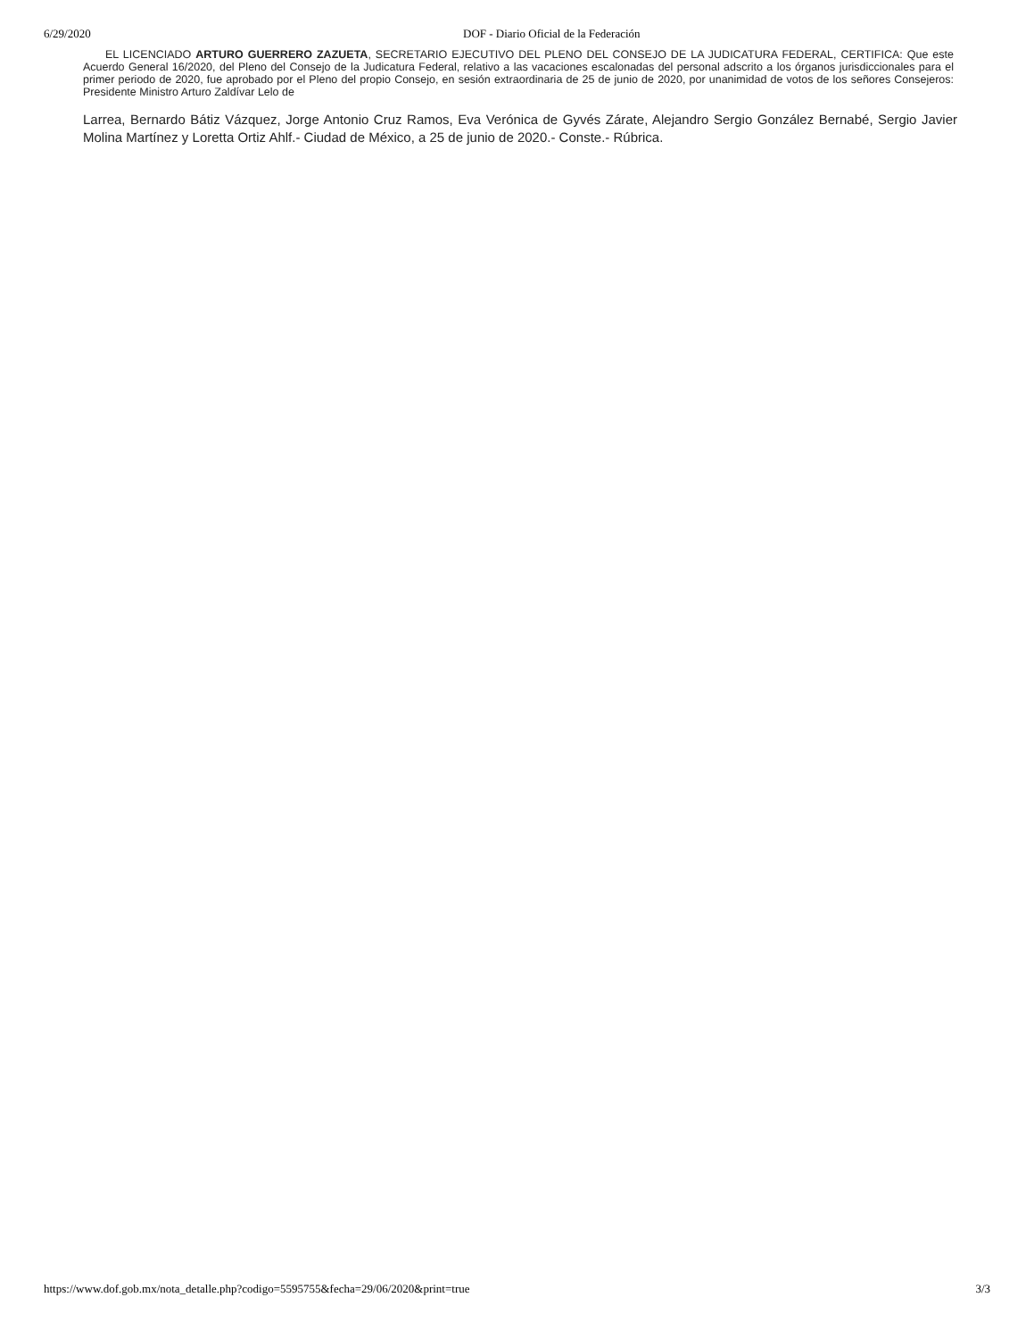6/29/2020 DOF - Diario Oficial de la Federación
EL LICENCIADO ARTURO GUERRERO ZAZUETA, SECRETARIO EJECUTIVO DEL PLENO DEL CONSEJO DE LA JUDICATURA FEDERAL, CERTIFICA: Que este Acuerdo General 16/2020, del Pleno del Consejo de la Judicatura Federal, relativo a las vacaciones escalonadas del personal adscrito a los órganos jurisdiccionales para el primer periodo de 2020, fue aprobado por el Pleno del propio Consejo, en sesión extraordinaria de 25 de junio de 2020, por unanimidad de votos de los señores Consejeros: Presidente Ministro Arturo Zaldívar Lelo de
Larrea, Bernardo Bátiz Vázquez, Jorge Antonio Cruz Ramos, Eva Verónica de Gyvés Zárate, Alejandro Sergio González Bernabé, Sergio Javier Molina Martínez y Loretta Ortiz Ahlf.- Ciudad de México, a 25 de junio de 2020.- Conste.- Rúbrica.
https://www.dof.gob.mx/nota_detalle.php?codigo=5595755&fecha=29/06/2020&print=true 3/3